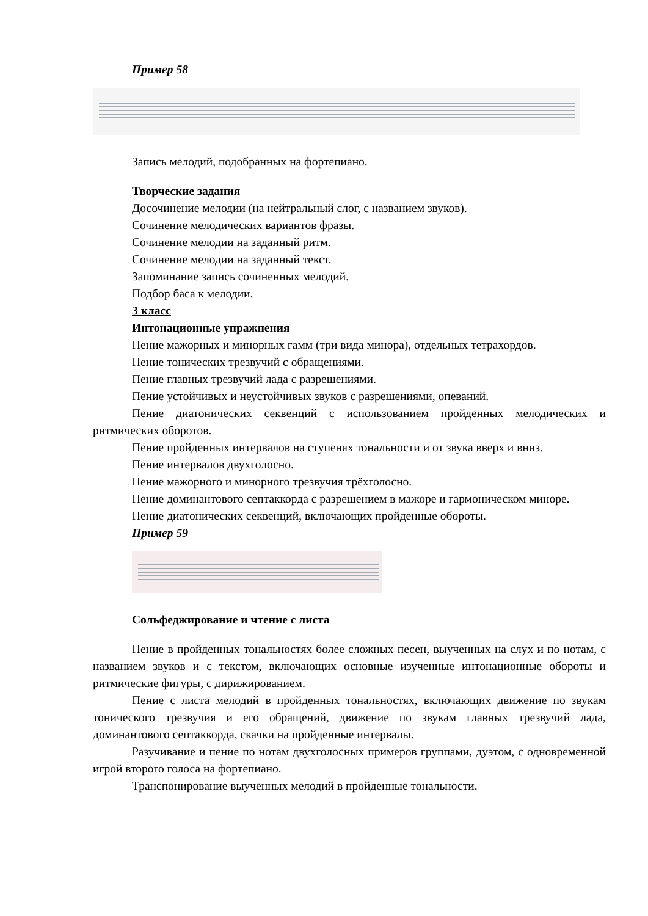Пример 58
Запись мелодий, подобранных на фортепиано.
Творческие задания
Досочинение мелодии (на нейтральный слог, с названием звуков).
Сочинение мелодических вариантов фразы.
Сочинение мелодии на заданный ритм.
Сочинение мелодии на заданный текст.
Запоминание запись сочиненных мелодий.
Подбор баса к мелодии.
3 класс
Интонационные упражнения
Пение мажорных и минорных гамм (три вида минора), отдельных тетрахордов.
Пение тонических трезвучий с обращениями.
Пение главных трезвучий лада с разрешениями.
Пение устойчивых и неустойчивых звуков с разрешениями, опеваний.
Пение диатонических секвенций с использованием пройденных мелодических и ритмических оборотов.
Пение пройденных интервалов на ступенях тональности и от звука вверх и вниз.
Пение интервалов двухголосно.
Пение мажорного и минорного трезвучия трёхголосно.
Пение доминантового септаккорда с разрешением в мажоре и гармоническом миноре.
Пение диатонических секвенций, включающих пройденные обороты.
Пример 59
Сольфеджирование и чтение с листа
Пение в пройденных тональностях более сложных песен, выученных на слух и по нотам, с названием звуков и с текстом, включающих основные изученные интонационные обороты и ритмические фигуры, с дирижированием.
Пение с листа мелодий в пройденных тональностях, включающих движение по звукам тонического трезвучия и его обращений, движение по звукам главных трезвучий лада, доминантового септаккорда, скачки на пройденные интервалы.
Разучивание и пение по нотам двухголосных примеров группами, дуэтом, с одновременной игрой второго голоса на фортепиано.
Транспонирование выученных мелодий в пройденные тональности.